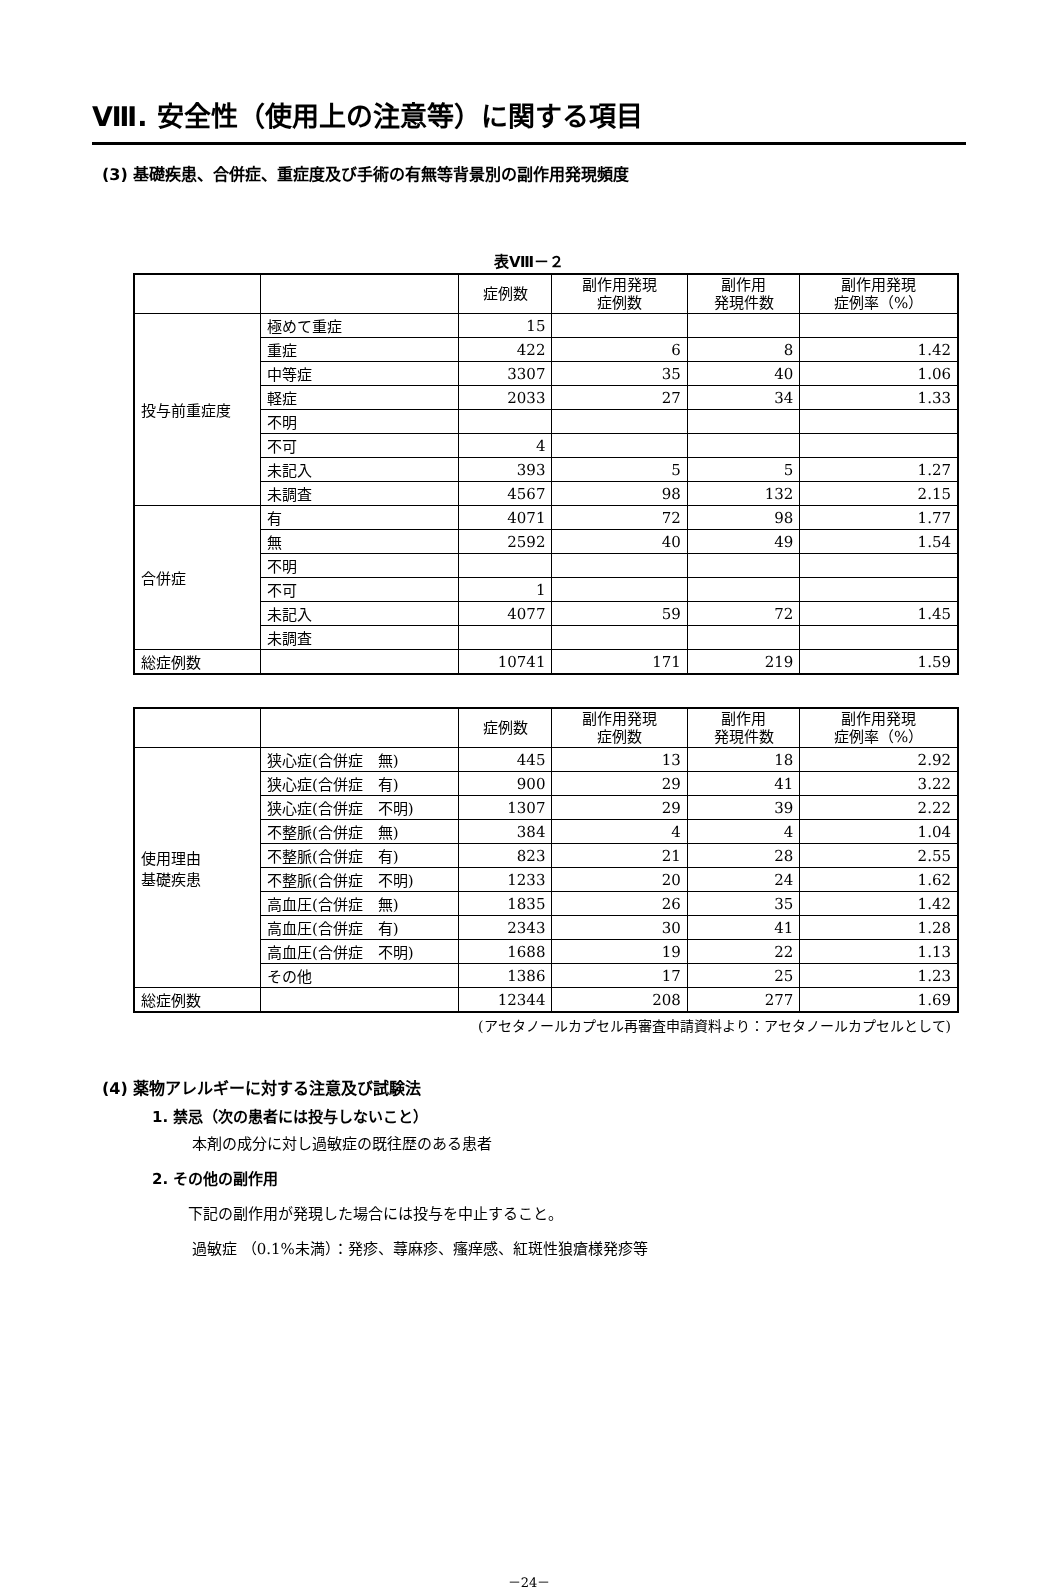Ⅷ. 安全性（使用上の注意等）に関する項目
(3) 基礎疾患、合併症、重症度及び手術の有無等背景別の副作用発現頻度
表Ⅷ－２
| | | 症例数 | 副作用発現 症例数 | 副作用 発現件数 | 副作用発現 症例率（%） |
| --- | --- | --- | --- | --- | --- |
| 投与前重症度 | 極めて重症 | 15 | | | |
| | 重症 | 422 | 6 | 8 | 1.42 |
| | 中等症 | 3307 | 35 | 40 | 1.06 |
| | 軽症 | 2033 | 27 | 34 | 1.33 |
| | 不明 | | | | |
| | 不可 | 4 | | | |
| | 未記入 | 393 | 5 | 5 | 1.27 |
| | 未調査 | 4567 | 98 | 132 | 2.15 |
| 合併症 | 有 | 4071 | 72 | 98 | 1.77 |
| | 無 | 2592 | 40 | 49 | 1.54 |
| | 不明 | | | | |
| | 不可 | 1 | | | |
| | 未記入 | 4077 | 59 | 72 | 1.45 |
| | 未調査 | | | | |
| 総症例数 | | 10741 | 171 | 219 | 1.59 |
| | | 症例数 | 副作用発現 症例数 | 副作用 発現件数 | 副作用発現 症例率（%） |
| --- | --- | --- | --- | --- | --- |
| 使用理由 基礎疾患 | 狭心症(合併症 無) | 445 | 13 | 18 | 2.92 |
| | 狭心症(合併症 有) | 900 | 29 | 41 | 3.22 |
| | 狭心症(合併症 不明) | 1307 | 29 | 39 | 2.22 |
| | 不整脈(合併症 無) | 384 | 4 | 4 | 1.04 |
| | 不整脈(合併症 有) | 823 | 21 | 28 | 2.55 |
| | 不整脈(合併症 不明) | 1233 | 20 | 24 | 1.62 |
| | 高血圧(合併症 無) | 1835 | 26 | 35 | 1.42 |
| | 高血圧(合併症 有) | 2343 | 30 | 41 | 1.28 |
| | 高血圧(合併症 不明) | 1688 | 19 | 22 | 1.13 |
| | その他 | 1386 | 17 | 25 | 1.23 |
| 総症例数 | | 12344 | 208 | 277 | 1.69 |
(アセタノールカプセル再審査申請資料より：アセタノールカプセルとして)
(4) 薬物アレルギーに対する注意及び試験法
1. 禁忌（次の患者には投与しないこと）
本剤の成分に対し過敏症の既往歴のある患者
2. その他の副作用
下記の副作用が発現した場合には投与を中止すること。
過敏症 （0.1%未満）：発疹、蕁麻疹、瘙痒感、紅斑性狼瘡様発疹等
－24－